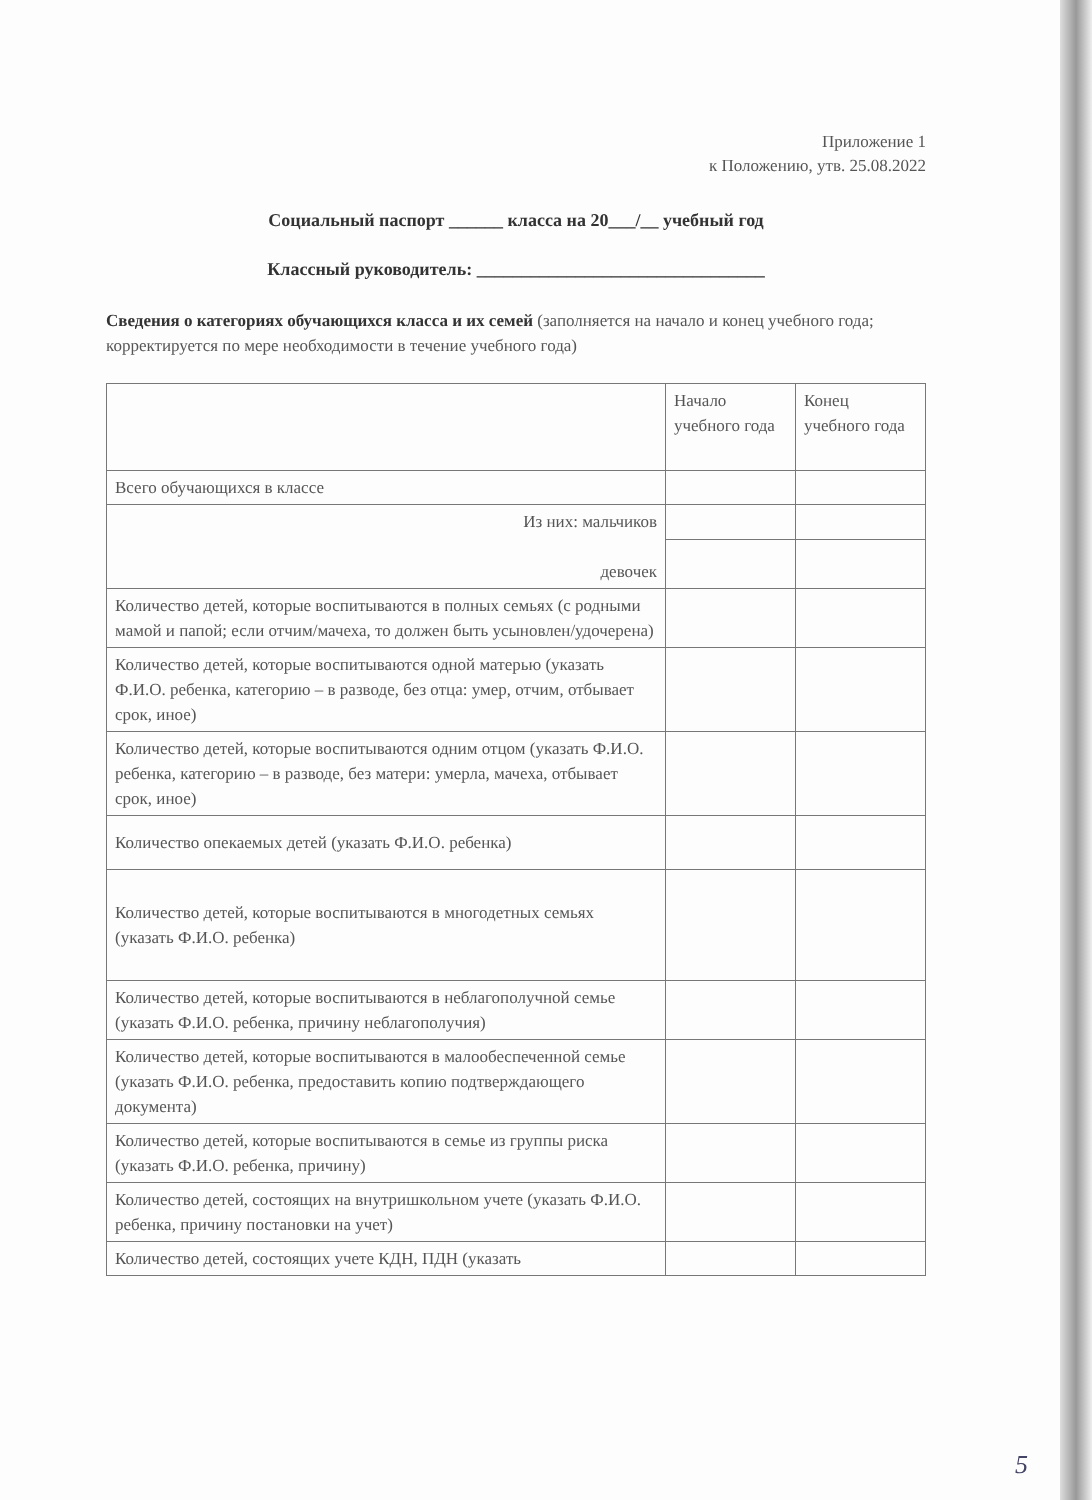Приложение 1
к Положению, утв. 25.08.2022
Социальный паспорт ______ класса на 20___/__ учебный год
Классный руководитель: ________________________________
Сведения о категориях обучающихся класса и их семей (заполняется на начало и конец учебного года; корректируется по мере необходимости в течение учебного года)
| | Начало учебного года | Конец учебного года |
| Всего обучающихся в классе | | |
| Из них: мальчиков девочек | | |
| Количество детей, которые воспитываются в полных семьях (с родными мамой и папой; если отчим/мачеха, то должен быть усыновлен/удочерена) | | |
| Количество детей, которые воспитываются одной матерью (указать Ф.И.О. ребенка, категорию – в разводе, без отца: умер, отчим, отбывает срок, иное) | | |
| Количество детей, которые воспитываются одним отцом (указать Ф.И.О. ребенка, категорию – в разводе, без матери: умерла, мачеха, отбывает срок, иное) | | |
| Количество опекаемых детей (указать Ф.И.О. ребенка) | | |
| Количество детей, которые воспитываются в многодетных семьях (указать Ф.И.О. ребенка) | | |
| Количество детей, которые воспитываются в неблагополучной семье (указать Ф.И.О. ребенка, причину неблагополучия) | | |
| Количество детей, которые воспитываются в малообеспеченной семье (указать Ф.И.О. ребенка, предоставить копию подтверждающего документа) | | |
| Количество детей, которые воспитываются в семье из группы риска (указать Ф.И.О. ребенка, причину) | | |
| Количество детей, состоящих на внутришкольном учете (указать Ф.И.О. ребенка, причину постановки на учет) | | |
| Количество детей, состоящих учете КДН, ПДН (указать | | |
5